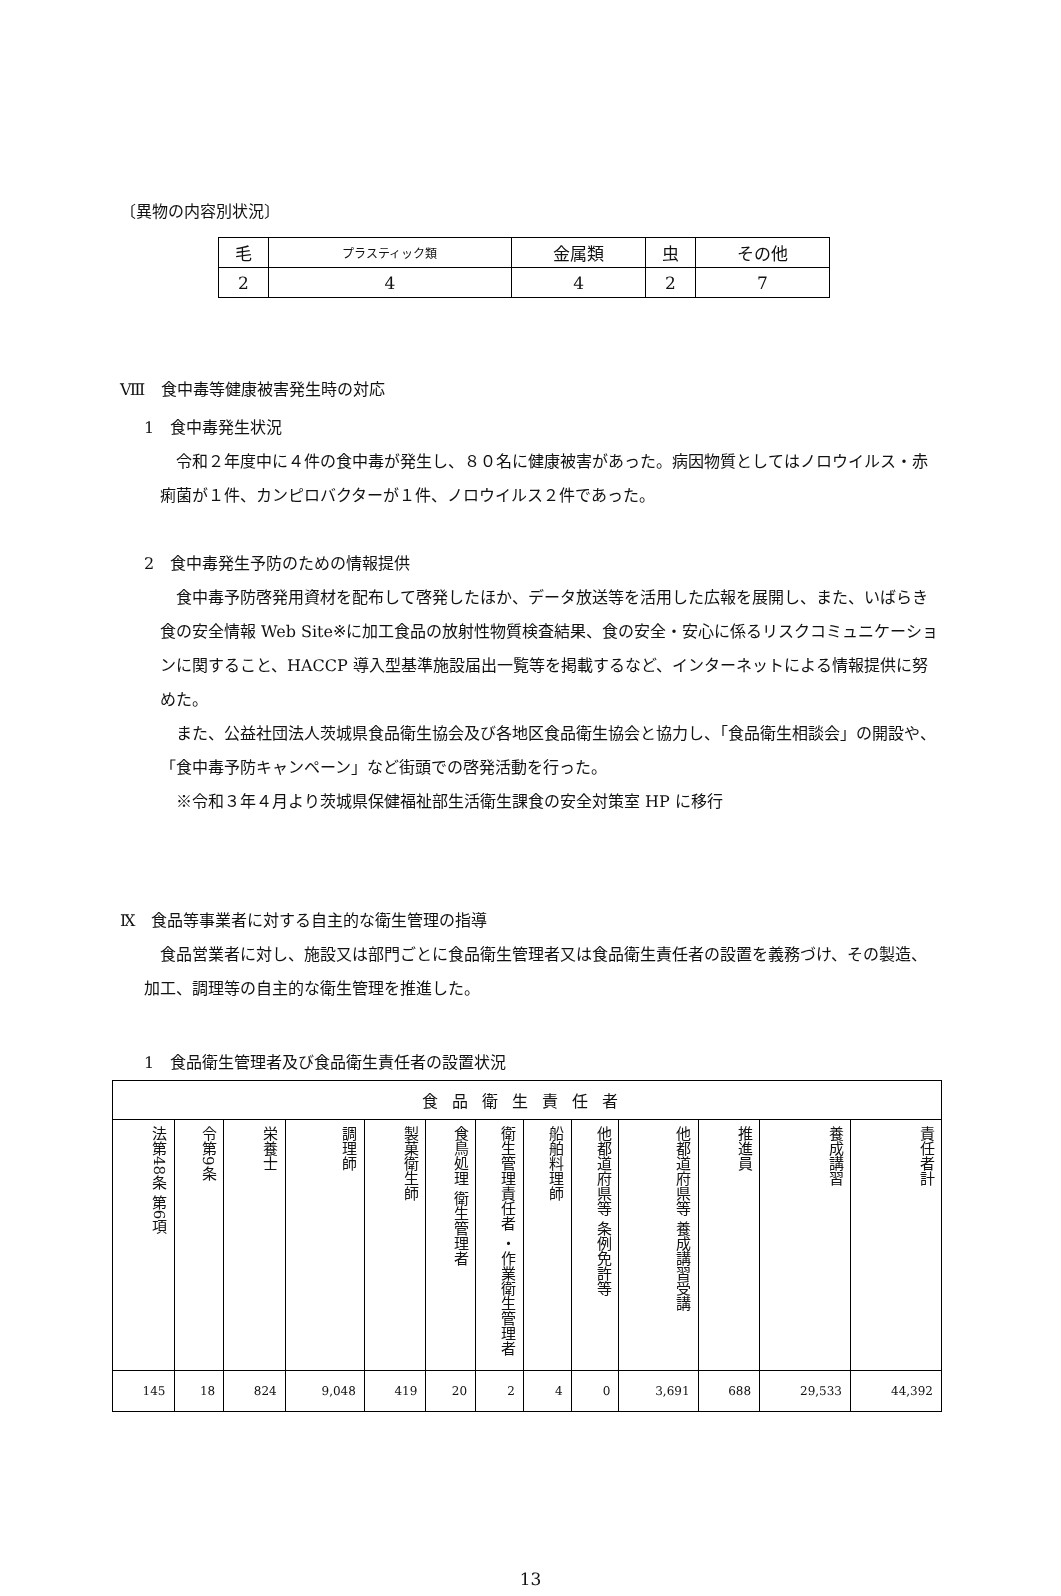〔異物の内容別状況〕
| 毛 | プラスティック類 | 金属類 | 虫 | その他 |
| 2 | 4 | 4 | 2 | 7 |
Ⅷ　食中毒等健康被害発生時の対応
1　食中毒発生状況
令和２年度中に４件の食中毒が発生し、８０名に健康被害があった。病因物質としてはノロウイルス・赤痢菌が１件、カンピロバクターが１件、ノロウイルス２件であった。
2　食中毒発生予防のための情報提供
食中毒予防啓発用資材を配布して啓発したほか、データ放送等を活用した広報を展開し、また、いばらき食の安全情報 Web Site※に加工食品の放射性物質検査結果、食の安全・安心に係るリスクコミュニケーションに関すること、HACCP 導入型基準施設届出一覧等を掲載するなど、インターネットによる情報提供に努めた。
また、公益社団法人茨城県食品衛生協会及び各地区食品衛生協会と協力し、「食品衛生相談会」の開設や、「食中毒予防キャンペーン」など街頭での啓発活動を行った。
※令和３年４月より茨城県保健福祉部生活衛生課食の安全対策室 HP に移行
Ⅸ　食品等事業者に対する自主的な衛生管理の指導
食品営業者に対し、施設又は部門ごとに食品衛生管理者又は食品衛生責任者の設置を義務づけ、その製造、加工、調理等の自主的な衛生管理を推進した。
1　食品衛生管理者及び食品衛生責任者の設置状況
| 食品衛生責任者 | | | | | | | | | | | | |
| 法第48条 第6項 | 令第9条 | 栄養士 | 調理師 | 製菓衛生師 | 食鳥処理 衛生管理者 | 衛生管理責任者 ・作業衛生管理者 | 船舶料理師 | 他都道府県等 条例免許等 | 他都道府県等 養成講習受講 | 推進員 | 養成講習 | 責任者計 |
| 145 | 18 | 824 | 9,048 | 419 | 20 | 2 | 4 | 0 | 3,691 | 688 | 29,533 | 44,392 |
13